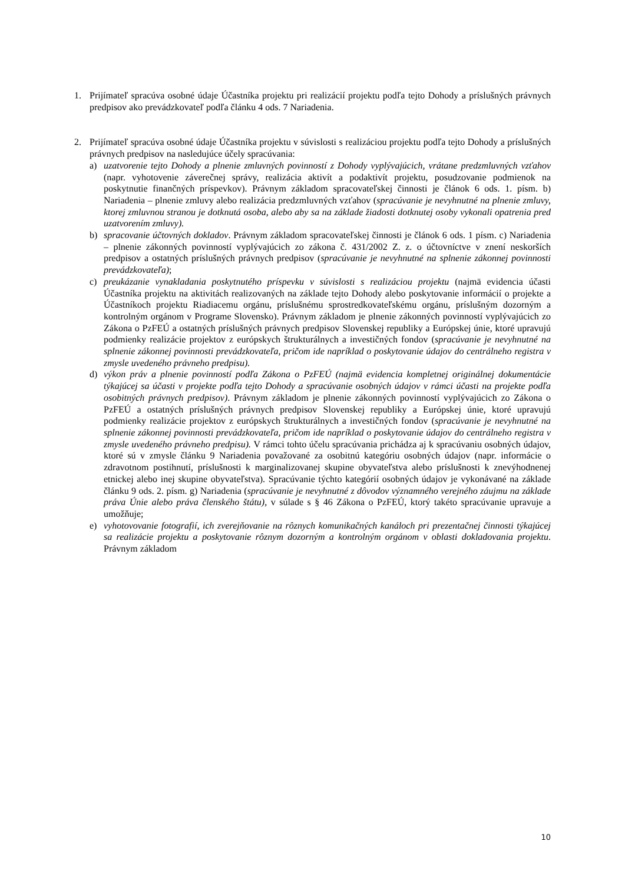1. Prijímateľ spracúva osobné údaje Účastníka projektu pri realizácií projektu podľa tejto Dohody a príslušných právnych predpisov ako prevádzkovateľ podľa článku 4 ods. 7 Nariadenia.
2. Prijímateľ spracúva osobné údaje Účastníka projektu v súvislosti s realizáciou projektu podľa tejto Dohody a príslušných právnych predpisov na nasledujúce účely spracúvania:
a) uzatvorenie tejto Dohody a plnenie zmluvných povinností z Dohody vyplývajúcich, vrátane predzmluvných vzťahov (napr. vyhotovenie záverečnej správy, realizácia aktivít a podaktivít projektu, posudzovanie podmienok na poskytnutie finančných príspevkov). Právnym základom spracovateľskej činnosti je článok 6 ods. 1. písm. b) Nariadenia – plnenie zmluvy alebo realizácia predzmluvných vzťahov (spracúvanie je nevyhnutné na plnenie zmluvy, ktorej zmluvnou stranou je dotknutá osoba, alebo aby sa na základe žiadosti dotknutej osoby vykonali opatrenia pred uzatvorením zmluvy).
b) spracovanie účtovných dokladov. Právnym základom spracovateľskej činnosti je článok 6 ods. 1 písm. c) Nariadenia – plnenie zákonných povinností vyplývajúcich zo zákona č. 431/2002 Z. z. o účtovníctve v znení neskorších predpisov a ostatných príslušných právnych predpisov (spracúvanie je nevyhnutné na splnenie zákonnej povinnosti prevádzkovateľa);
c) preukázanie vynakladania poskytnutého príspevku v súvislosti s realizáciou projektu (najmä evidencia účasti Účastníka projektu na aktivitách realizovaných na základe tejto Dohody alebo poskytovanie informácií o projekte a Účastníkoch projektu Riadiacemu orgánu, príslušnému sprostredkovateľskému orgánu, príslušným dozorným a kontrolným orgánom v Programe Slovensko). Právnym základom je plnenie zákonných povinností vyplývajúcich zo Zákona o PzFEÚ a ostatných príslušných právnych predpisov Slovenskej republiky a Európskej únie, ktoré upravujú podmienky realizácie projektov z európskych štrukturálnych a investičných fondov (spracúvanie je nevyhnutné na splnenie zákonnej povinnosti prevádzkovateľa, pričom ide napríklad o poskytovanie údajov do centrálneho registra v zmysle uvedeného právneho predpisu).
d) výkon práv a plnenie povinností podľa Zákona o PzFEÚ (najmä evidencia kompletnej originálnej dokumentácie týkajúcej sa účasti v projekte podľa tejto Dohody a spracúvanie osobných údajov v rámci účasti na projekte podľa osobitných právnych predpisov). Právnym základom je plnenie zákonných povinností vyplývajúcich zo Zákona o PzFEÚ a ostatných príslušných právnych predpisov Slovenskej republiky a Európskej únie, ktoré upravujú podmienky realizácie projektov z európskych štrukturálnych a investičných fondov (spracúvanie je nevyhnutné na splnenie zákonnej povinnosti prevádzkovateľa, pričom ide napríklad o poskytovanie údajov do centrálneho registra v zmysle uvedeného právneho predpisu). V rámci tohto účelu spracúvania prichádza aj k spracúvaniu osobných údajov, ktoré sú v zmysle článku 9 Nariadenia považované za osobitnú kategóriu osobných údajov (napr. informácie o zdravotnom postihnutí, príslušnosti k marginalizovanej skupine obyvateľstva alebo príslušnosti k znevýhodnenej etnickej alebo inej skupine obyvateľstva). Spracúvanie týchto kategórií osobných údajov je vykonávané na základe článku 9 ods. 2. písm. g) Nariadenia (spracúvanie je nevyhnutné z dôvodov významného verejného záujmu na základe práva Únie alebo práva členského štátu), v súlade s § 46 Zákona o PzFEÚ, ktorý takéto spracúvanie upravuje a umožňuje;
e) vyhotovovanie fotografií, ich zverejňovanie na rôznych komunikačných kanáloch pri prezentačnej činnosti týkajúcej sa realizácie projektu a poskytovanie rôznym dozorným a kontrolným orgánom v oblasti dokladovania projektu. Právnym základom
10